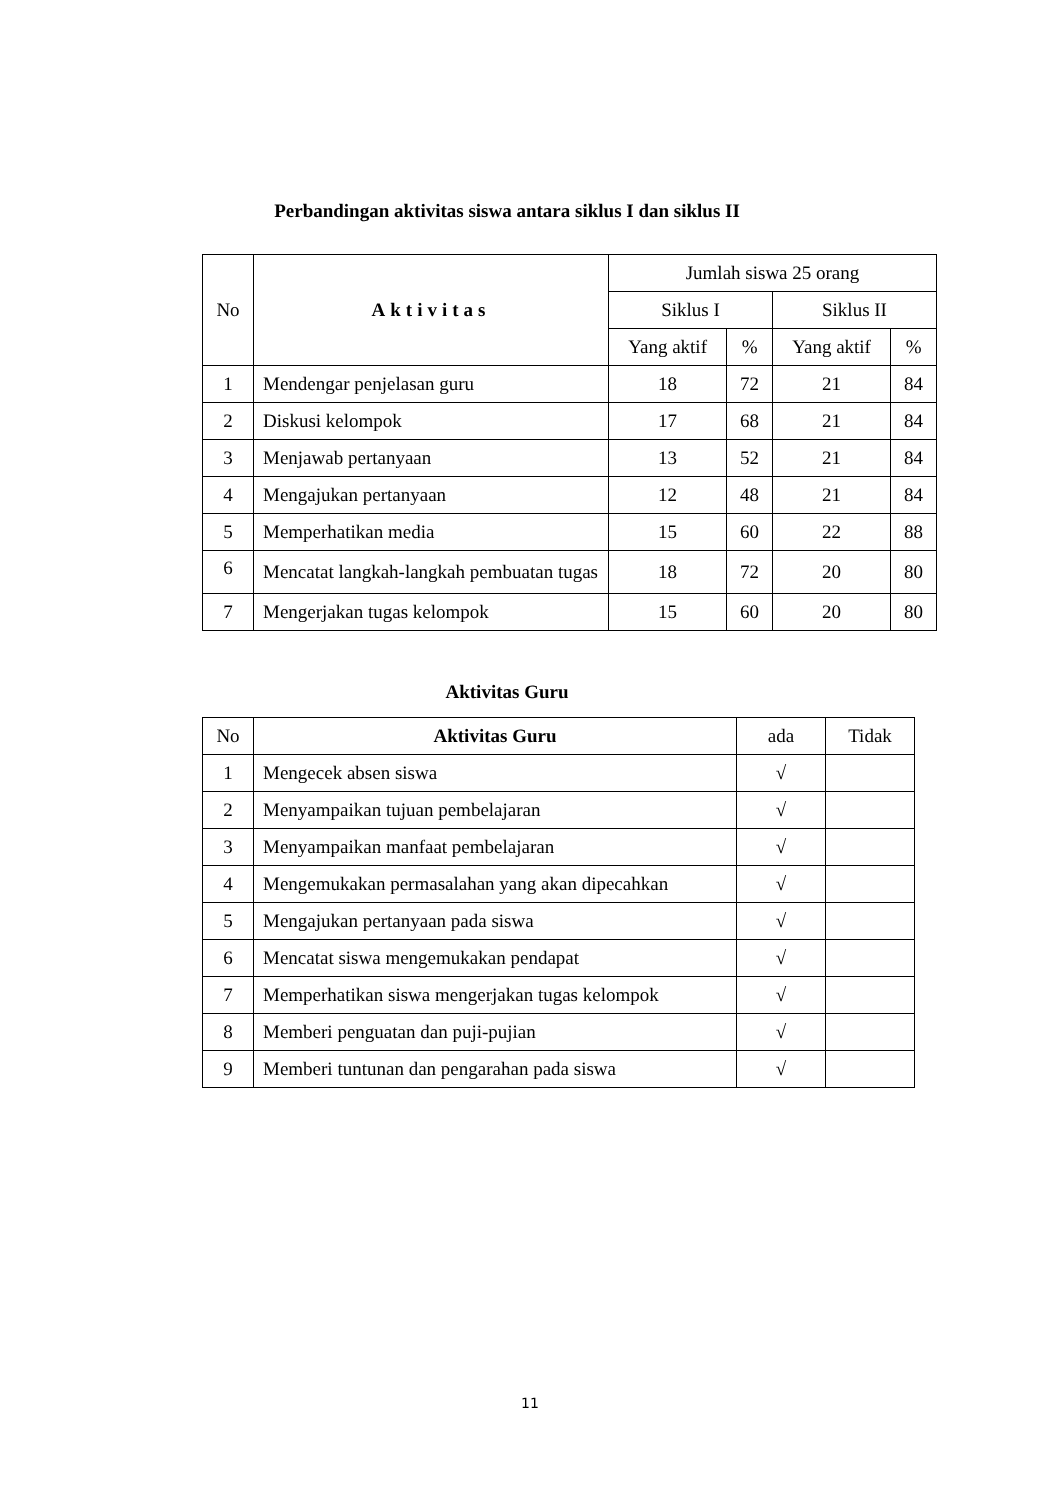Perbandingan aktivitas siswa antara siklus I dan siklus II
| No | Aktivitas | Jumlah siswa 25 orang | | | |
| --- | --- | --- | --- | --- | --- |
| | | Siklus I | | Siklus II | |
| | | Yang aktif | % | Yang aktif | % |
| 1 | Mendengar penjelasan guru | 18 | 72 | 21 | 84 |
| 2 | Diskusi kelompok | 17 | 68 | 21 | 84 |
| 3 | Menjawab pertanyaan | 13 | 52 | 21 | 84 |
| 4 | Mengajukan pertanyaan | 12 | 48 | 21 | 84 |
| 5 | Memperhatikan media | 15 | 60 | 22 | 88 |
| 6 | Mencatat langkah-langkah pembuatan tugas | 18 | 72 | 20 | 80 |
| 7 | Mengerjakan tugas kelompok | 15 | 60 | 20 | 80 |
Aktivitas Guru
| No | Aktivitas Guru | ada | Tidak |
| --- | --- | --- | --- |
| 1 | Mengecek absen siswa | √ | |
| 2 | Menyampaikan tujuan pembelajaran | √ | |
| 3 | Menyampaikan manfaat pembelajaran | √ | |
| 4 | Mengemukakan permasalahan yang akan dipecahkan | √ | |
| 5 | Mengajukan pertanyaan pada siswa | √ | |
| 6 | Mencatat siswa mengemukakan pendapat | √ | |
| 7 | Memperhatikan siswa mengerjakan tugas kelompok | √ | |
| 8 | Memberi penguatan dan puji-pujian | √ | |
| 9 | Memberi tuntunan dan pengarahan pada siswa | √ | |
11